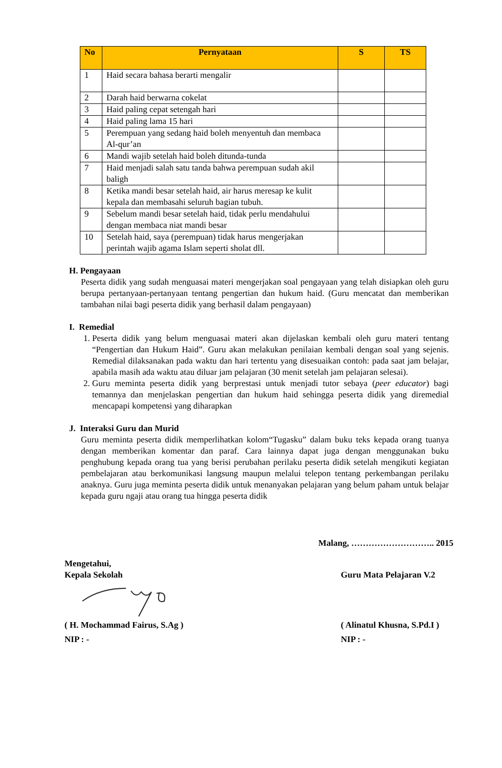| No | Pernyataan | S | TS |
| --- | --- | --- | --- |
| 1 | Haid secara bahasa berarti mengalir | | |
| 2 | Darah haid berwarna cokelat | | |
| 3 | Haid paling cepat setengah hari | | |
| 4 | Haid paling lama 15 hari | | |
| 5 | Perempuan yang sedang haid boleh menyentuh dan membaca Al-qur’an | | |
| 6 | Mandi wajib setelah haid boleh ditunda-tunda | | |
| 7 | Haid menjadi salah satu tanda bahwa perempuan sudah akil baligh | | |
| 8 | Ketika mandi besar setelah haid, air harus meresap ke kulit kepala dan membasahi seluruh bagian tubuh. | | |
| 9 | Sebelum mandi besar setelah haid, tidak perlu mendahului dengan membaca niat mandi besar | | |
| 10 | Setelah haid, saya (perempuan) tidak harus mengerjakan perintah wajib agama Islam seperti sholat dll. | | |
H. Pengayaan
Peserta didik yang sudah menguasai materi mengerjakan soal pengayaan yang telah disiapkan oleh guru berupa pertanyaan-pertanyaan tentang pengertian dan hukum haid. (Guru mencatat dan memberikan tambahan nilai bagi peserta didik yang berhasil dalam pengayaan)
I. Remedial
1. Peserta didik yang belum menguasai materi akan dijelaskan kembali oleh guru materi tentang “Pengertian dan Hukum Haid”. Guru akan melakukan penilaian kembali dengan soal yang sejenis. Remedial dilaksanakan pada waktu dan hari tertentu yang disesuaikan contoh: pada saat jam belajar, apabila masih ada waktu atau diluar jam pelajaran (30 menit setelah jam pelajaran selesai).
2. Guru meminta peserta didik yang berprestasi untuk menjadi tutor sebaya (peer educator) bagi temannya dan menjelaskan pengertian dan hukum haid sehingga peserta didik yang diremedial mencapapi kompetensi yang diharapkan
J. Interaksi Guru dan Murid
Guru meminta peserta didik memperlihatkan kolom“Tugasku” dalam buku teks kepada orang tuanya dengan memberikan komentar dan paraf. Cara lainnya dapat juga dengan menggunakan buku penghubung kepada orang tua yang berisi perubahan perilaku peserta didik setelah mengikuti kegiatan pembelajaran atau berkomunikasi langsung maupun melalui telepon tentang perkembangan perilaku anaknya. Guru juga meminta peserta didik untuk menanyakan pelajaran yang belum paham untuk belajar kepada guru ngaji atau orang tua hingga peserta didik
Malang, ……………………….. 2015
Mengetahui,
Kepala Sekolah Guru Mata Pelajaran V.2
( H. Mochammad Fairus, S.Ag ) ( Alinatul Khusna, S.Pd.I )
NIP : - NIP : -